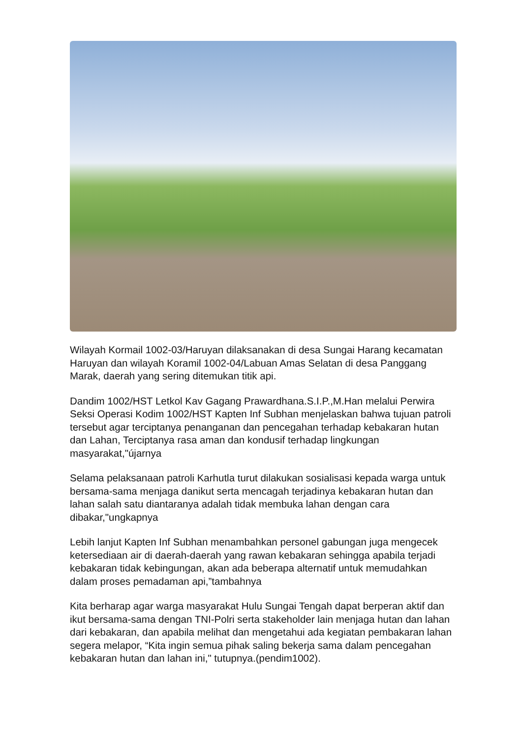Wilayah Kormail 1002-03/Haruyan dilaksanakan di desa Sungai Harang kecamatan Haruyan dan wilayah Koramil 1002-04/Labuan Amas Selatan di desa Panggang Marak, daerah yang sering ditemukan titik api.
Dandim 1002/HST Letkol Kav Gagang Prawardhana.S.I.P.,M.Han melalui Perwira Seksi Operasi Kodim 1002/HST Kapten Inf Subhan menjelaskan bahwa tujuan patroli tersebut agar terciptanya penanganan dan pencegahan terhadap kebakaran hutan dan Lahan, Terciptanya rasa aman dan kondusif terhadap lingkungan masyarakat,"újarnya
Selama pelaksanaan patroli Karhutla turut dilakukan sosialisasi kepada warga untuk bersama-sama menjaga danikut serta mencagah terjadinya kebakaran hutan dan lahan salah satu diantaranya adalah tidak membuka lahan dengan cara dibakar,"ungkapnya
Lebih lanjut Kapten Inf Subhan menambahkan personel gabungan juga mengecek ketersediaan air di daerah-daerah yang rawan kebakaran sehingga apabila terjadi kebakaran tidak kebingungan, akan ada beberapa alternatif untuk memudahkan dalam proses pemadaman api,”tambahnya
Kita berharap agar warga masyarakat Hulu Sungai Tengah dapat berperan aktif dan ikut bersama-sama dengan TNI-Polri serta stakeholder lain menjaga hutan dan lahan dari kebakaran, dan apabila melihat dan mengetahui ada kegiatan pembakaran lahan segera melapor, “Kita ingin semua pihak saling bekerja sama dalam pencegahan kebakaran hutan dan lahan ini," tutupnya.(pendim1002).